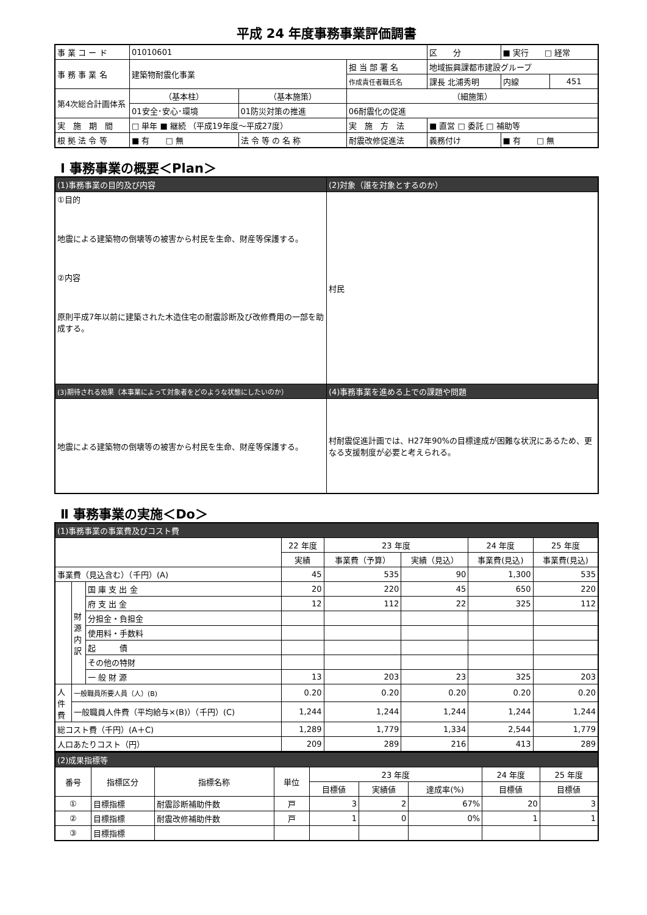平成 24 年度事務事業評価調書
| 事 業 コ ー ド | 01010601 | | | | | 区 分 | ■ 実行 □ 経常 | |
| 事 務 事 業 名 | 建築物耐震化事業 | | | 担 当 部 署 名 | 地域振興課都市建設グループ | | | |
| | | | | 作成責任者職氏名 | 課長 北浦秀明 | | 内線 | 451 |
| 第4次総合計画体系 | （基本柱） | （基本施策） | | （細施策） | | | | |
| | 01安全･安心･環境 | 01防災対策の推進 | | 06耐震化の促進 | | | | |
| 実 施 期 間 | □ 単年 ■ 継続 （平成19年度～平成27度） | | | 実 施 方 法 | ■ 直営 □ 委託 □ 補助等 | | | |
| 根 拠 法 令 等 | ■ 有 □ 無 | 法 令 等 の 名 称 | 耐震改修促進法 | | | 義務付け | ■ 有 □ 無 | |
Ⅰ 事務事業の概要＜Plan＞
| (1)事務事業の目的及び内容 | (2)対象（誰を対象とするのか） |
| ①目的 地震による建築物の倒壊等の被害から村民を生命、財産等保護する。 ②内容 原則平成7年以前に建築された木造住宅の耐震診断及び改修費用の一部を助成する。 | 村民 |
| (3)期待される効果（本事業によって対象者をどのような状態にしたいのか） | (4)事務事業を進める上での課題や問題 |
| 地震による建築物の倒壊等の被害から村民を生命、財産等保護する。 | 村耐震促進計画では、H27年90%の目標達成が困難な状況にあるため、更なる支援制度が必要と考えられる。 |
Ⅱ 事務事業の実施＜Do＞
| (1)事務事業の事業費及びコスト費 | | | | | | | |
| | | | 22 年度 | 23 年度 | | 24 年度 | 25 年度 |
| | | | 実績 | 事業費（予算） | 実績（見込） | 事業費(見込) | 事業費(見込) |
| 事業費（見込含む）（千円）(A) | | | 45 | 535 | 90 | 1,300 | 535 |
| | 財源内訳 | 国 庫 支 出 金 | 20 | 220 | 45 | 650 | 220 |
| | | 府 支 出 金 | 12 | 112 | 22 | 325 | 112 |
| | | 分担金・負担金 | | | | | |
| | | 使用料・手数料 | | | | | |
| | | 起 債 | | | | | |
| | | その他の特財 | | | | | |
| | | 一 般 財 源 | 13 | 203 | 23 | 325 | 203 |
| 人件費 | 一般職員所要人員（人）(B) | | 0.20 | 0.20 | 0.20 | 0.20 | 0.20 |
| | 一般職員人件費（平均給与×(B)）（千円）(C) | | 1,244 | 1,244 | 1,244 | 1,244 | 1,244 |
| 総コスト費（千円）(A＋C) | | | 1,289 | 1,779 | 1,334 | 2,544 | 1,779 |
| 人口あたりコスト（円） | | | 209 | 289 | 216 | 413 | 289 |
| (2)成果指標等 | | | | | | | | |
| 番号 | 指標区分 | 指標名称 | 単位 | 23 年度 | | | 24 年度 | 25 年度 |
| | | | | 目標値 | 実績値 | 達成率(%) | 目標値 | 目標値 |
| ① | 目標指標 | 耐震診断補助件数 | 戸 | 3 | 2 | 67% | 20 | 3 |
| ② | 目標指標 | 耐震改修補助件数 | 戸 | 1 | 0 | 0% | 1 | 1 |
| ③ | 目標指標 | | | | | | | |